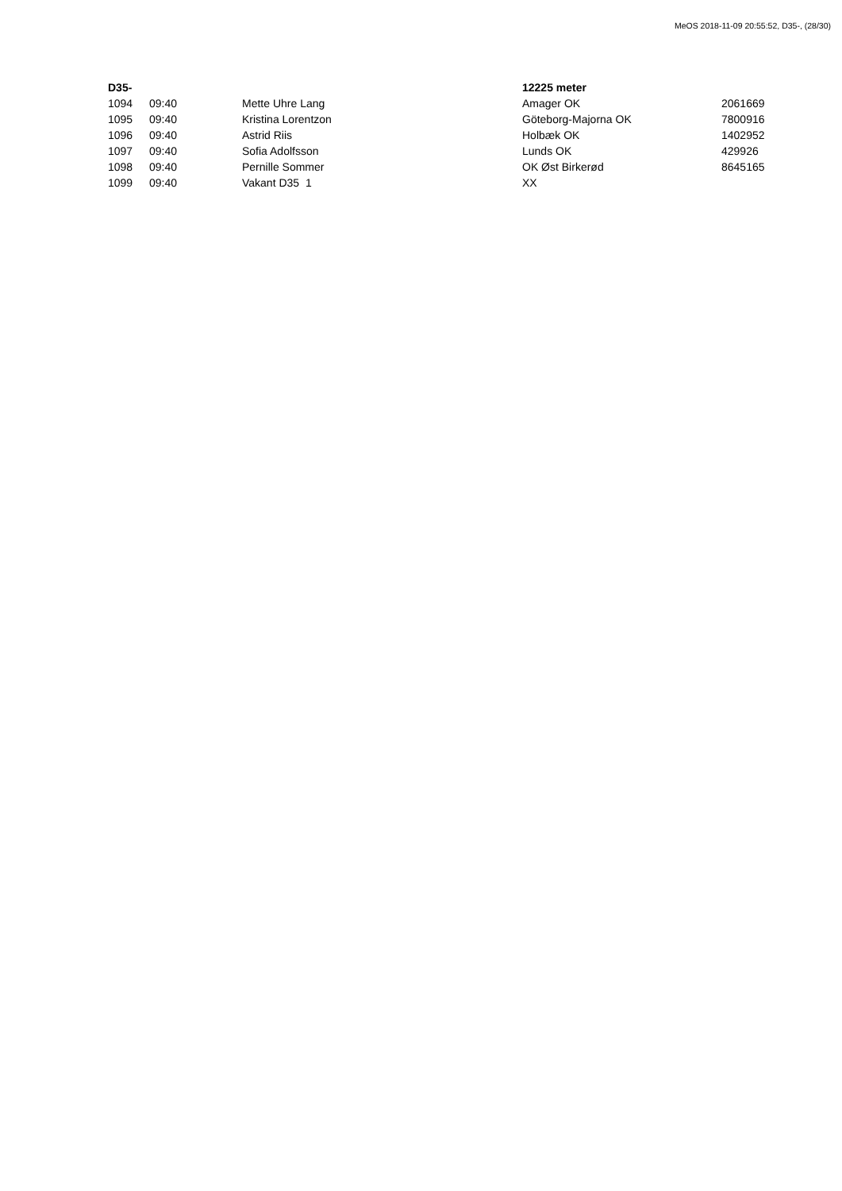MeOS 2018-11-09 20:55:52, D35-, (28/30)
| D35- | | | 12225 meter | |
| --- | --- | --- | --- | --- |
| 1094 | 09:40 | Mette Uhre Lang | Amager OK | 2061669 |
| 1095 | 09:40 | Kristina Lorentzon | Göteborg-Majorna OK | 7800916 |
| 1096 | 09:40 | Astrid Riis | Holbæk OK | 1402952 |
| 1097 | 09:40 | Sofia Adolfsson | Lunds OK | 429926 |
| 1098 | 09:40 | Pernille Sommer | OK Øst Birkerød | 8645165 |
| 1099 | 09:40 | Vakant D35 1 | XX | |